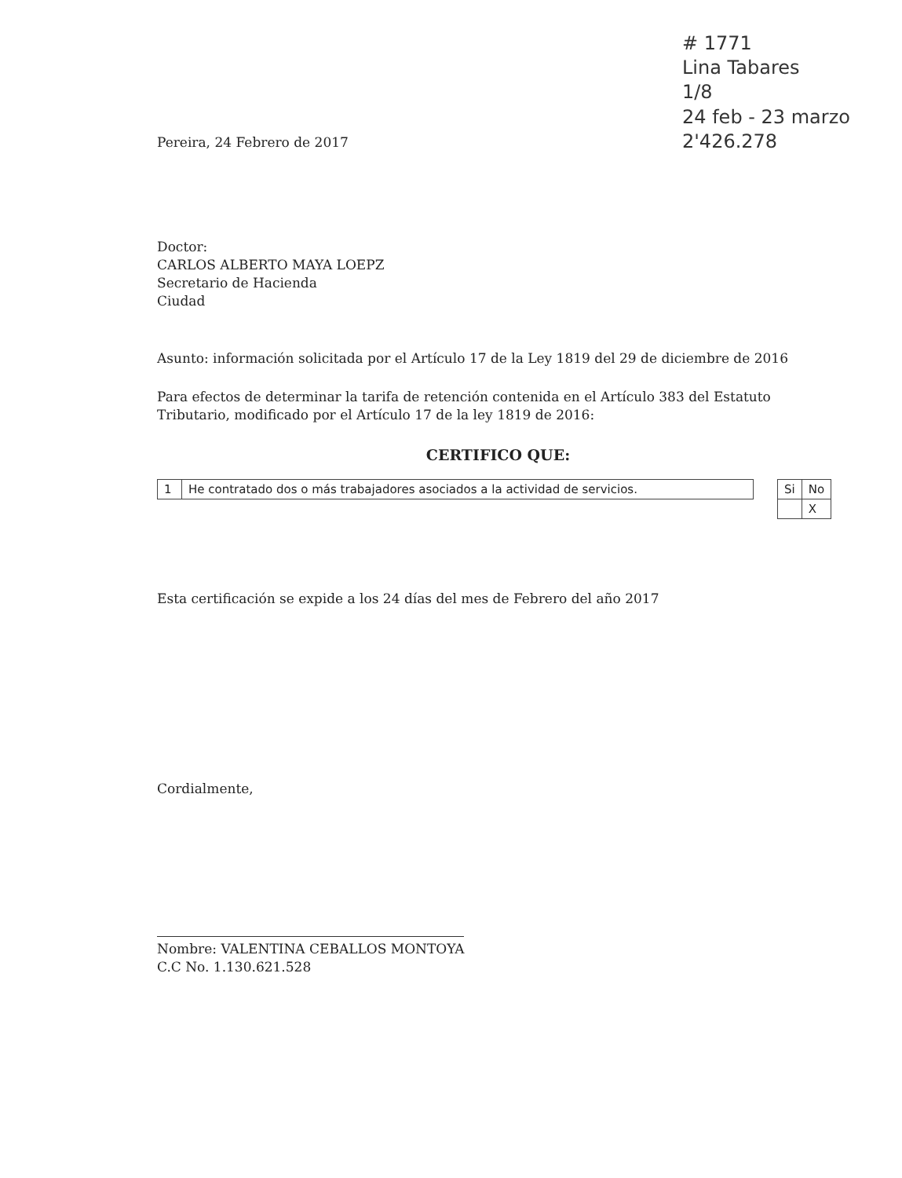# 1771
Lina Tabares
1/8
24 feb - 23 marzo
2'426.278
Pereira, 24 Febrero de 2017
Doctor:
CARLOS ALBERTO MAYA LOEPZ
Secretario de Hacienda
Ciudad
Asunto: información solicitada por el Artículo 17 de la Ley 1819 del 29 de diciembre de 2016
Para efectos de determinar la tarifa de retención contenida en el Artículo 383 del Estatuto Tributario, modificado por el Artículo 17 de la ley 1819 de 2016:
CERTIFICO QUE:
| 1 | He contratado dos o más trabajadores asociados a la actividad de servicios. |
| Si | No |
| --- | --- |
| | X |
Esta certificación se expide a los 24 días del mes de Febrero del año 2017
Cordialmente,
Nombre: VALENTINA CEBALLOS MONTOYA
C.C No. 1.130.621.528